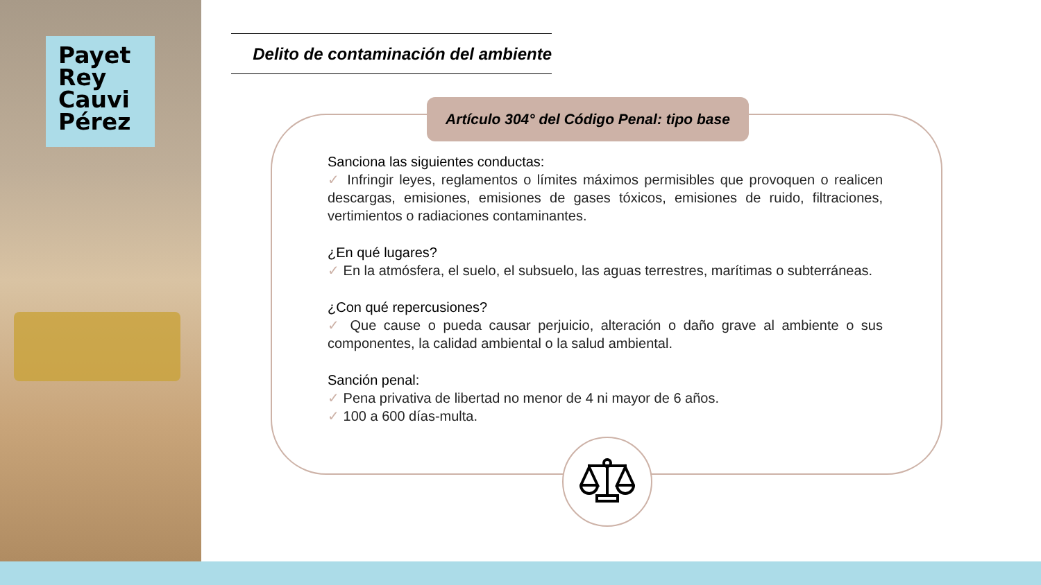Payet
Rey
Cauvi
Pérez
Delito de contaminación del ambiente
Artículo 304° del Código Penal: tipo base
Sanciona las siguientes conductas:
✓ Infringir leyes, reglamentos o límites máximos permisibles que provoquen o realicen descargas, emisiones, emisiones de gases tóxicos, emisiones de ruido, filtraciones, vertimientos o radiaciones contaminantes.
¿En qué lugares?
✓ En la atmósfera, el suelo, el subsuelo, las aguas terrestres, marítimas o subterráneas.
¿Con qué repercusiones?
✓ Que cause o pueda causar perjuicio, alteración o daño grave al ambiente o sus componentes, la calidad ambiental o la salud ambiental.
Sanción penal:
✓ Pena privativa de libertad no menor de 4 ni mayor de 6 años.
✓ 100 a 600 días-multa.